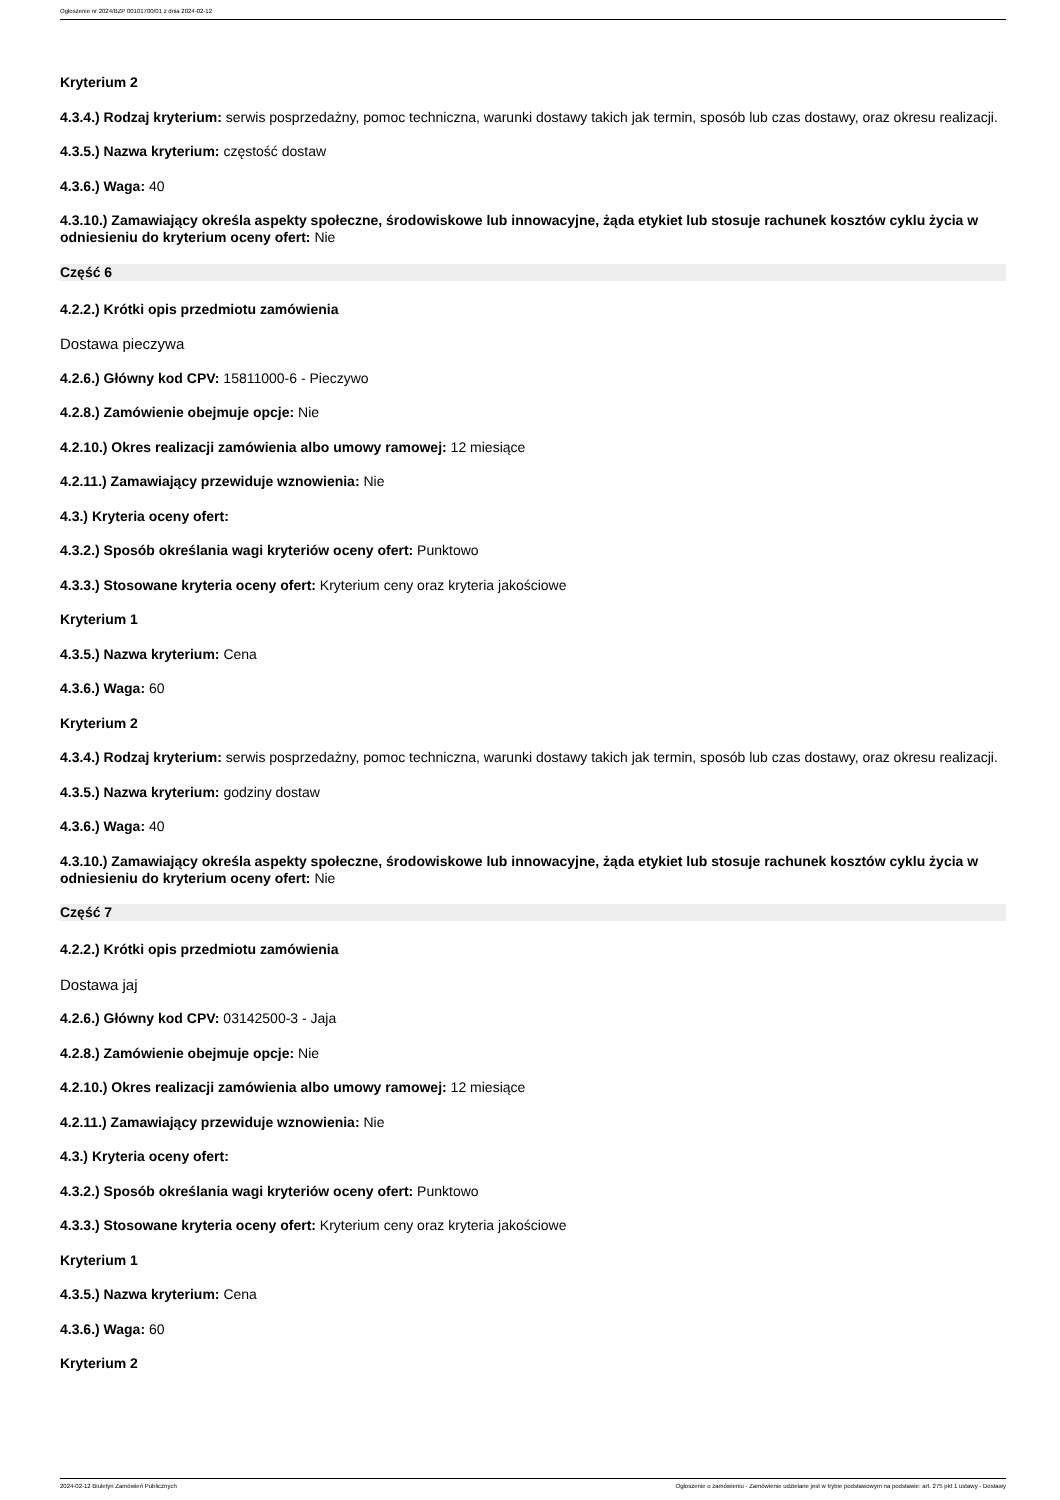Ogłoszenie nr 2024/BZP 00101700/01 z dnia 2024-02-12
Kryterium 2
4.3.4.) Rodzaj kryterium: serwis posprzedażny, pomoc techniczna, warunki dostawy takich jak termin, sposób lub czas dostawy, oraz okresu realizacji.
4.3.5.) Nazwa kryterium: częstość dostaw
4.3.6.) Waga: 40
4.3.10.) Zamawiający określa aspekty społeczne, środowiskowe lub innowacyjne, żąda etykiet lub stosuje rachunek kosztów cyklu życia w odniesieniu do kryterium oceny ofert: Nie
Część 6
4.2.2.) Krótki opis przedmiotu zamówienia
Dostawa pieczywa
4.2.6.) Główny kod CPV: 15811000-6 - Pieczywo
4.2.8.) Zamówienie obejmuje opcje: Nie
4.2.10.) Okres realizacji zamówienia albo umowy ramowej: 12 miesiące
4.2.11.) Zamawiający przewiduje wznowienia: Nie
4.3.) Kryteria oceny ofert:
4.3.2.) Sposób określania wagi kryteriów oceny ofert: Punktowo
4.3.3.) Stosowane kryteria oceny ofert: Kryterium ceny oraz kryteria jakościowe
Kryterium 1
4.3.5.) Nazwa kryterium: Cena
4.3.6.) Waga: 60
Kryterium 2
4.3.4.) Rodzaj kryterium: serwis posprzedażny, pomoc techniczna, warunki dostawy takich jak termin, sposób lub czas dostawy, oraz okresu realizacji.
4.3.5.) Nazwa kryterium: godziny dostaw
4.3.6.) Waga: 40
4.3.10.) Zamawiający określa aspekty społeczne, środowiskowe lub innowacyjne, żąda etykiet lub stosuje rachunek kosztów cyklu życia w odniesieniu do kryterium oceny ofert: Nie
Część 7
4.2.2.) Krótki opis przedmiotu zamówienia
Dostawa jaj
4.2.6.) Główny kod CPV: 03142500-3 - Jaja
4.2.8.) Zamówienie obejmuje opcje: Nie
4.2.10.) Okres realizacji zamówienia albo umowy ramowej: 12 miesiące
4.2.11.) Zamawiający przewiduje wznowienia: Nie
4.3.) Kryteria oceny ofert:
4.3.2.) Sposób określania wagi kryteriów oceny ofert: Punktowo
4.3.3.) Stosowane kryteria oceny ofert: Kryterium ceny oraz kryteria jakościowe
Kryterium 1
4.3.5.) Nazwa kryterium: Cena
4.3.6.) Waga: 60
Kryterium 2
2024-02-12 Biuletyn Zamówień Publicznych Ogłoszenie o zamówieniu - Zamówienie udzielane jest w trybie podstawowym na podstawie: art. 275 pkt 1 ustawy - Dostawy